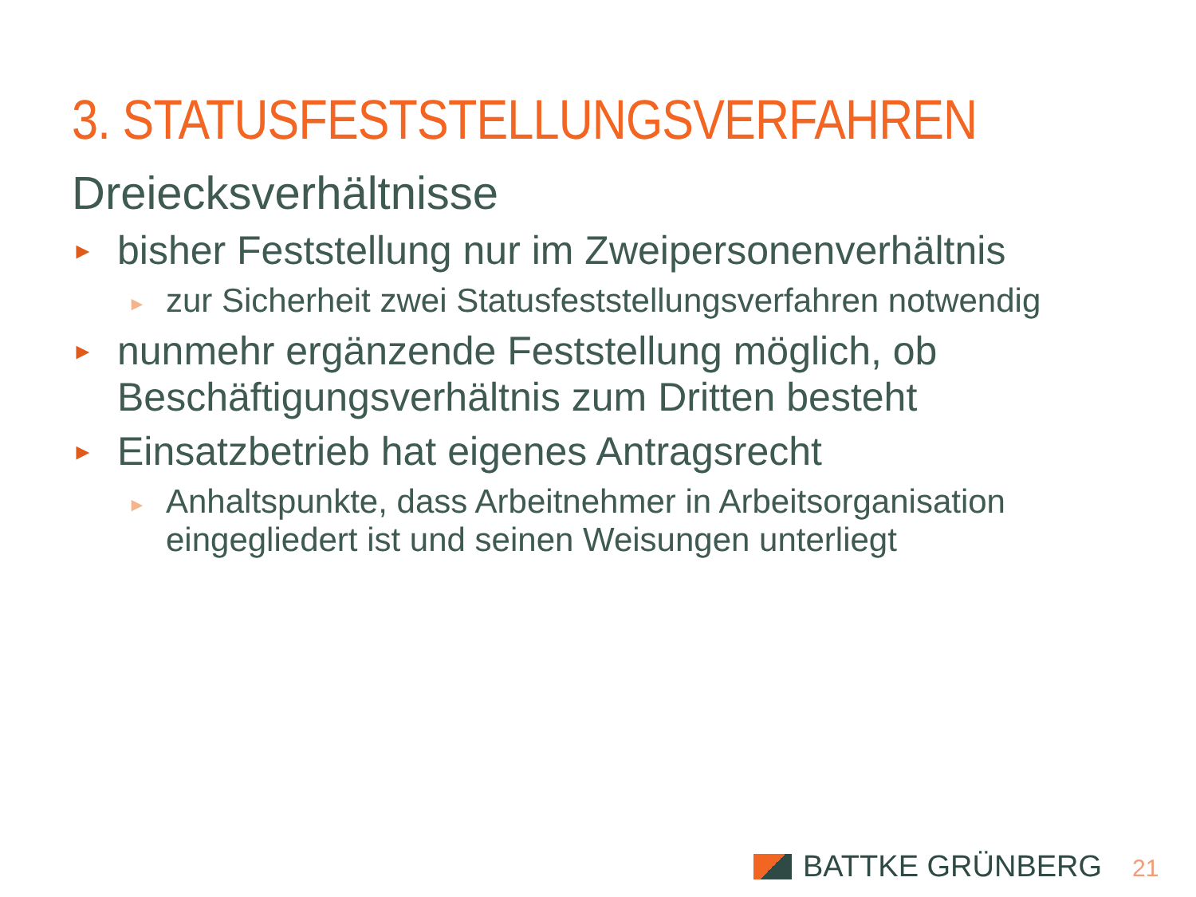3. STATUSFESTSTELLUNGSVERFAHREN
Dreiecksverhältnisse
► bisher Feststellung nur im Zweipersonenverhältnis
► zur Sicherheit zwei Statusfeststellungsverfahren notwendig
► nunmehr ergänzende Feststellung möglich, ob Beschäftigungsverhältnis zum Dritten besteht
► Einsatzbetrieb hat eigenes Antragsrecht
► Anhaltspunkte, dass Arbeitnehmer in Arbeitsorganisation eingegliedert ist und seinen Weisungen unterliegt
BATTKE GRÜNBERG 21